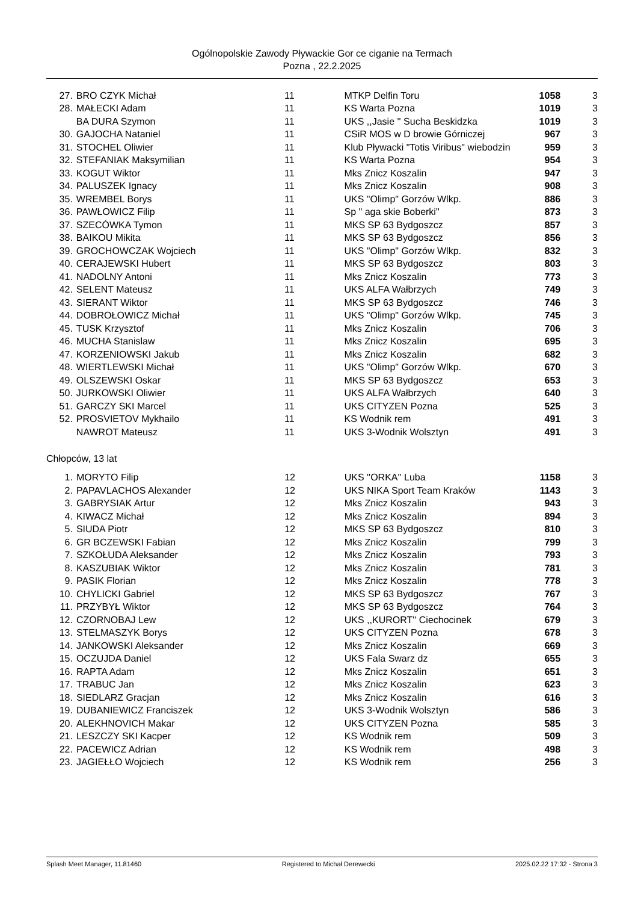Ogólnopolskie Zawody Pływackie Gor ce ciganie na Termach
Pozna , 22.2.2025
| 27. | BRO CZYK Michał | 11 | MTKP Delfin Toru | 1058 | 3 |
| 28. | MAŁECKI Adam | 11 | KS Warta Pozna | 1019 | 3 |
| | BA DURA Szymon | 11 | UKS ,,Jasie '' Sucha Beskidzka | 1019 | 3 |
| 30. | GAJOCHA Nataniel | 11 | CSiR MOS w D browie Górniczej | 967 | 3 |
| 31. | STOCHEL Oliwier | 11 | Klub Pływacki "Totis Viribus" wiebodzin | 959 | 3 |
| 32. | STEFANIAK Maksymilian | 11 | KS Warta Pozna | 954 | 3 |
| 33. | KOGUT Wiktor | 11 | Mks Znicz Koszalin | 947 | 3 |
| 34. | PALUSZEK Ignacy | 11 | Mks Znicz Koszalin | 908 | 3 |
| 35. | WREMBEL Borys | 11 | UKS "Olimp" Gorzów Wlkp. | 886 | 3 |
| 36. | PAWŁOWICZ Filip | 11 | Sp " aga skie Boberki" | 873 | 3 |
| 37. | SZECÓWKA Tymon | 11 | MKS SP 63 Bydgoszcz | 857 | 3 |
| 38. | BAIKOU Mikita | 11 | MKS SP 63 Bydgoszcz | 856 | 3 |
| 39. | GROCHOWCZAK Wojciech | 11 | UKS "Olimp" Gorzów Wlkp. | 832 | 3 |
| 40. | CERAJEWSKI Hubert | 11 | MKS SP 63 Bydgoszcz | 803 | 3 |
| 41. | NADOLNY Antoni | 11 | Mks Znicz Koszalin | 773 | 3 |
| 42. | SELENT Mateusz | 11 | UKS ALFA Wałbrzych | 749 | 3 |
| 43. | SIERANT Wiktor | 11 | MKS SP 63 Bydgoszcz | 746 | 3 |
| 44. | DOBROŁOWICZ Michał | 11 | UKS "Olimp" Gorzów Wlkp. | 745 | 3 |
| 45. | TUSK Krzysztof | 11 | Mks Znicz Koszalin | 706 | 3 |
| 46. | MUCHA Stanislaw | 11 | Mks Znicz Koszalin | 695 | 3 |
| 47. | KORZENIOWSKI Jakub | 11 | Mks Znicz Koszalin | 682 | 3 |
| 48. | WIERTLEWSKI Michał | 11 | UKS "Olimp" Gorzów Wlkp. | 670 | 3 |
| 49. | OLSZEWSKI Oskar | 11 | MKS SP 63 Bydgoszcz | 653 | 3 |
| 50. | JURKOWSKI Oliwier | 11 | UKS ALFA Wałbrzych | 640 | 3 |
| 51. | GARCZY SKI Marcel | 11 | UKS CITYZEN Pozna | 525 | 3 |
| 52. | PROSVIETOV Mykhailo | 11 | KS Wodnik rem | 491 | 3 |
| | NAWROT Mateusz | 11 | UKS 3-Wodnik Wolsztyn | 491 | 3 |
Chłopców, 13 lat
| 1. | MORYTO Filip | 12 | UKS ''ORKA'' Luba | 1158 | 3 |
| 2. | PAPAVLACHOS Alexander | 12 | UKS NIKA Sport Team Kraków | 1143 | 3 |
| 3. | GABRYSIAK Artur | 12 | Mks Znicz Koszalin | 943 | 3 |
| 4. | KIWACZ Michał | 12 | Mks Znicz Koszalin | 894 | 3 |
| 5. | SIUDA Piotr | 12 | MKS SP 63 Bydgoszcz | 810 | 3 |
| 6. | GR BCZEWSKI Fabian | 12 | Mks Znicz Koszalin | 799 | 3 |
| 7. | SZKOŁUDA Aleksander | 12 | Mks Znicz Koszalin | 793 | 3 |
| 8. | KASZUBIAK Wiktor | 12 | Mks Znicz Koszalin | 781 | 3 |
| 9. | PASIK Florian | 12 | Mks Znicz Koszalin | 778 | 3 |
| 10. | CHYLICKI Gabriel | 12 | MKS SP 63 Bydgoszcz | 767 | 3 |
| 11. | PRZYBYŁ Wiktor | 12 | MKS SP 63 Bydgoszcz | 764 | 3 |
| 12. | CZORNOBAJ Lew | 12 | UKS ,,KURORT'' Ciechocinek | 679 | 3 |
| 13. | STELMASZYK Borys | 12 | UKS CITYZEN Pozna | 678 | 3 |
| 14. | JANKOWSKI Aleksander | 12 | Mks Znicz Koszalin | 669 | 3 |
| 15. | OCZUJDA Daniel | 12 | UKS Fala Swarz dz | 655 | 3 |
| 16. | RAPTA Adam | 12 | Mks Znicz Koszalin | 651 | 3 |
| 17. | TRABUC Jan | 12 | Mks Znicz Koszalin | 623 | 3 |
| 18. | SIEDLARZ Gracjan | 12 | Mks Znicz Koszalin | 616 | 3 |
| 19. | DUBANIEWICZ Franciszek | 12 | UKS 3-Wodnik Wolsztyn | 586 | 3 |
| 20. | ALEKHNOVICH Makar | 12 | UKS CITYZEN Pozna | 585 | 3 |
| 21. | LESZCZY SKI Kacper | 12 | KS Wodnik rem | 509 | 3 |
| 22. | PACEWICZ Adrian | 12 | KS Wodnik rem | 498 | 3 |
| 23. | JAGIEŁŁO Wojciech | 12 | KS Wodnik rem | 256 | 3 |
Splash Meet Manager, 11.81460 Registered to Michał Derewecki 2025.02.22 17:32 - Strona 3